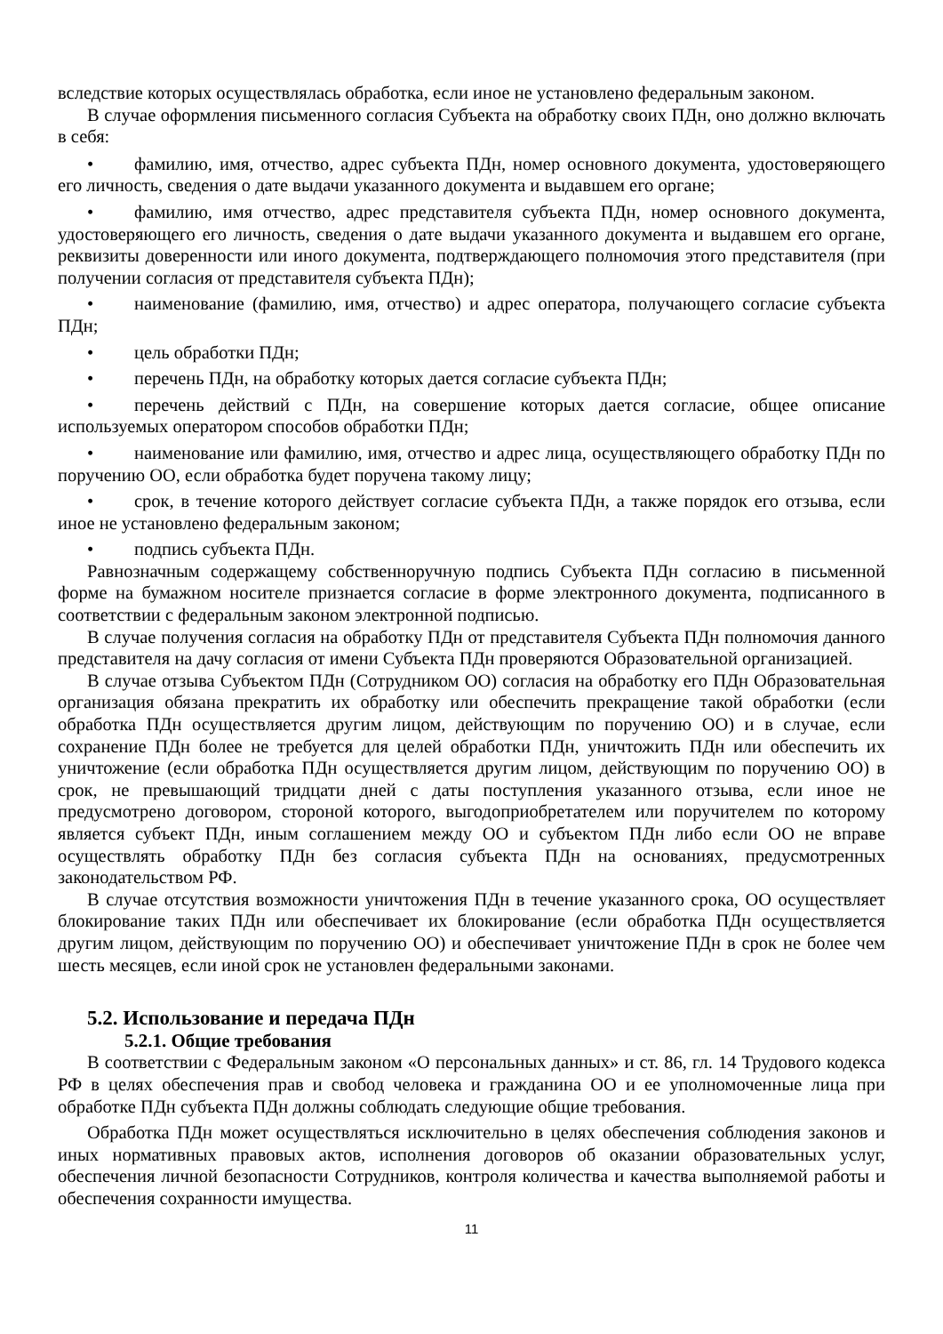вследствие которых осуществлялась обработка, если иное не установлено федеральным законом.
В случае оформления письменного согласия Субъекта на обработку своих ПДн, оно должно включать в себя:
• фамилию, имя, отчество, адрес субъекта ПДн, номер основного документа, удостоверяющего его личность, сведения о дате выдачи указанного документа и выдавшем его органе;
• фамилию, имя отчество, адрес представителя субъекта ПДн, номер основного документа, удостоверяющего его личность, сведения о дате выдачи указанного документа и выдавшем его органе, реквизиты доверенности или иного документа, подтверждающего полномочия этого представителя (при получении согласия от представителя субъекта ПДн);
• наименование (фамилию, имя, отчество) и адрес оператора, получающего согласие субъекта ПДн;
• цель обработки ПДн;
• перечень ПДн, на обработку которых дается согласие субъекта ПДн;
• перечень действий с ПДн, на совершение которых дается согласие, общее описание используемых оператором способов обработки ПДн;
• наименование или фамилию, имя, отчество и адрес лица, осуществляющего обработку ПДн по поручению ОО, если обработка будет поручена такому лицу;
• срок, в течение которого действует согласие субъекта ПДн, а также порядок его отзыва, если иное не установлено федеральным законом;
• подпись субъекта ПДн.
Равнозначным содержащему собственноручную подпись Субъекта ПДн согласию в письменной форме на бумажном носителе признается согласие в форме электронного документа, подписанного в соответствии с федеральным законом электронной подписью.
В случае получения согласия на обработку ПДн от представителя Субъекта ПДн полномочия данного представителя на дачу согласия от имени Субъекта ПДн проверяются Образовательной организацией.
В случае отзыва Субъектом ПДн (Сотрудником ОО) согласия на обработку его ПДн Образовательная организация обязана прекратить их обработку или обеспечить прекращение такой обработки (если обработка ПДн осуществляется другим лицом, действующим по поручению ОО) и в случае, если сохранение ПДн более не требуется для целей обработки ПДн, уничтожить ПДн или обеспечить их уничтожение (если обработка ПДн осуществляется другим лицом, действующим по поручению ОО) в срок, не превышающий тридцати дней с даты поступления указанного отзыва, если иное не предусмотрено договором, стороной которого, выгодоприобретателем или поручителем по которому является субъект ПДн, иным соглашением между ОО и субъектом ПДн либо если ОО не вправе осуществлять обработку ПДн без согласия субъекта ПДн на основаниях, предусмотренных законодательством РФ.
В случае отсутствия возможности уничтожения ПДн в течение указанного срока, ОО осуществляет блокирование таких ПДн или обеспечивает их блокирование (если обработка ПДн осуществляется другим лицом, действующим по поручению ОО) и обеспечивает уничтожение ПДн в срок не более чем шесть месяцев, если иной срок не установлен федеральными законами.
5.2. Использование и передача ПДн
5.2.1. Общие требования
В соответствии с Федеральным законом «О персональных данных» и ст. 86, гл. 14 Трудового кодекса РФ в целях обеспечения прав и свобод человека и гражданина ОО и ее уполномоченные лица при обработке ПДн субъекта ПДн должны соблюдать следующие общие требования.
Обработка ПДн может осуществляться исключительно в целях обеспечения соблюдения законов и иных нормативных правовых актов, исполнения договоров об оказании образовательных услуг, обеспечения личной безопасности Сотрудников, контроля количества и качества выполняемой работы и обеспечения сохранности имущества.
11